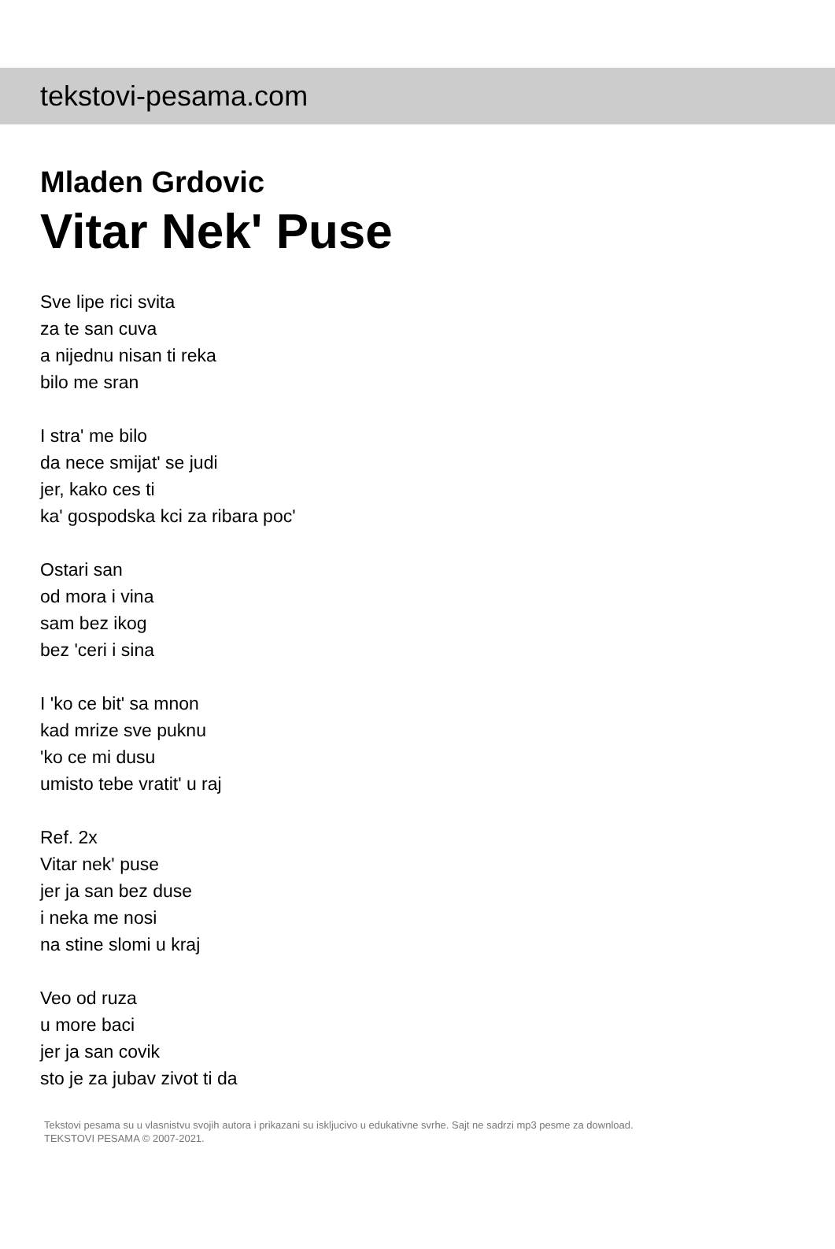tekstovi-pesama.com
Mladen Grdovic
Vitar Nek' Puse
Sve lipe rici svita
za te san cuva
a nijednu nisan ti reka
bilo me sran
I stra' me bilo
da nece smijat' se judi
jer, kako ces ti
ka' gospodska kci za ribara poc'
Ostari san
od mora i vina
sam bez ikog
bez 'ceri i sina
I 'ko ce bit' sa mnon
kad mrize sve puknu
'ko ce mi dusu
umisto tebe vratit' u raj
Ref. 2x
Vitar nek' puse
jer ja san bez duse
i neka me nosi
na stine slomi u kraj
Veo od ruza
u more baci
jer ja san covik
sto je za jubav zivot ti da
Tekstovi pesama su u vlasnistvu svojih autora i prikazani su iskljucivo u edukativne svrhe. Sajt ne sadrzi mp3 pesme za download.
TEKSTOVI PESAMA © 2007-2021.